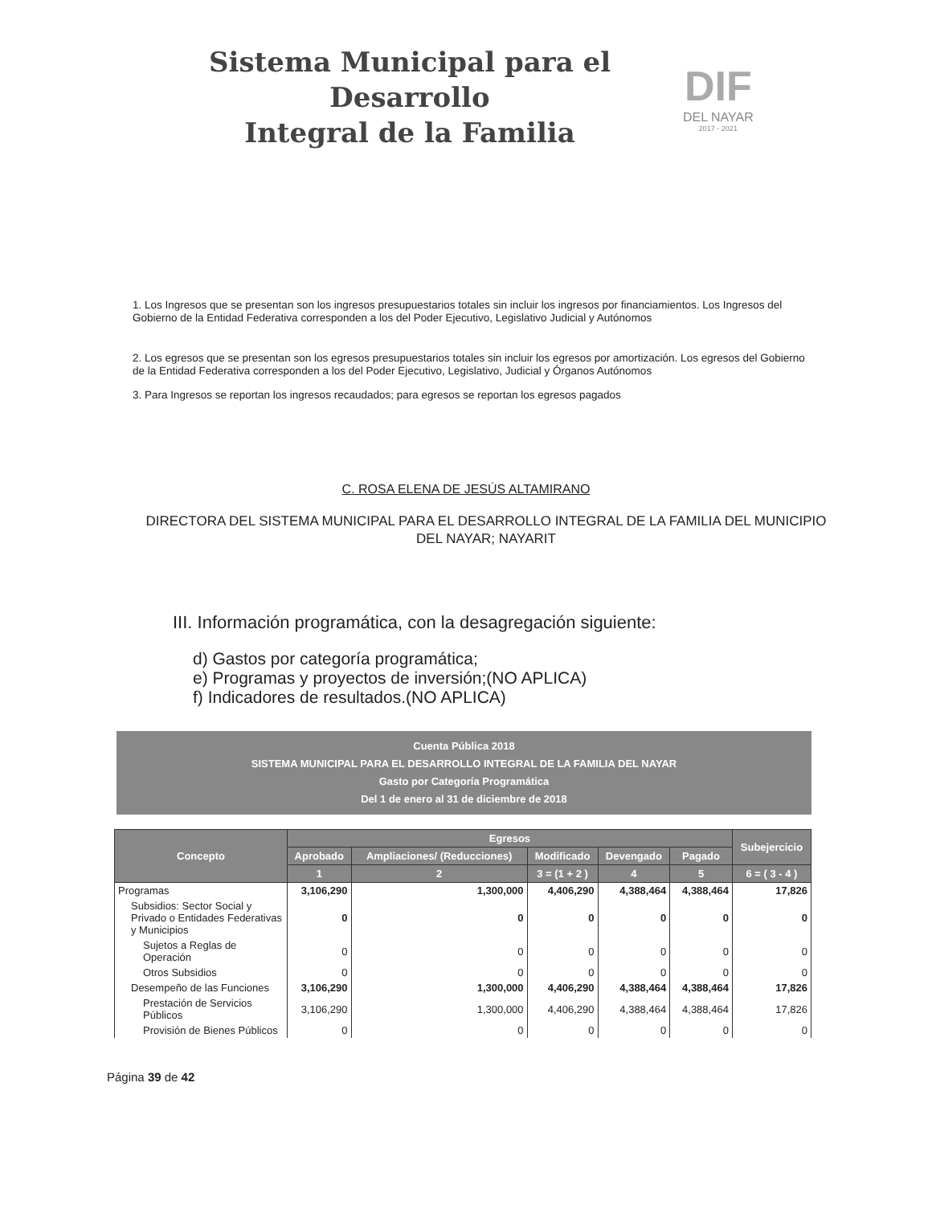Sistema Municipal para el Desarrollo
Integral de la Familia
DIF
DEL NAYAR
2017 - 2021
1. Los Ingresos que se presentan son los ingresos presupuestarios totales sin incluir los ingresos por financiamientos. Los Ingresos del Gobierno de la Entidad Federativa corresponden a los del Poder Ejecutivo, Legislativo Judicial y Autónomos
2. Los egresos que se presentan son los egresos presupuestarios totales sin incluir los egresos por amortización. Los egresos del Gobierno de la Entidad Federativa corresponden a los del Poder Ejecutivo, Legislativo, Judicial y Órganos Autónomos
3. Para Ingresos se reportan los ingresos recaudados; para egresos se reportan los egresos pagados
C. ROSA ELENA DE JESÚS ALTAMIRANO
DIRECTORA DEL SISTEMA MUNICIPAL PARA EL DESARROLLO INTEGRAL DE LA FAMILIA DEL MUNICIPIO DEL NAYAR; NAYARIT
III. Información programática, con la desagregación siguiente:
d) Gastos por categoría programática;
e) Programas y proyectos de inversión;(NO APLICA)
f) Indicadores de resultados.(NO APLICA)
Cuenta Pública 2018
SISTEMA MUNICIPAL PARA EL DESARROLLO INTEGRAL DE LA FAMILIA DEL NAYAR
Gasto por Categoría Programática
Del 1 de enero al 31 de diciembre de 2018
| Concepto | Egresos | | | | | Subejercicio |
| --- | --- | --- | --- | --- | --- | --- |
| | Aprobado | Ampliaciones/ (Reducciones) | Modificado | Devengado | Pagado | |
| | 1 | 2 | 3 = (1 + 2 ) | 4 | 5 | 6 = ( 3 - 4 ) |
| Programas | 3,106,290 | 1,300,000 | 4,406,290 | 4,388,464 | 4,388,464 | 17,826 |
| Subsidios: Sector Social y Privado o Entidades Federativas y Municipios | 0 | 0 | 0 | 0 | 0 | 0 |
| Sujetos a Reglas de Operación | 0 | 0 | 0 | 0 | 0 | 0 |
| Otros Subsidios | 0 | 0 | 0 | 0 | 0 | 0 |
| Desempeño de las Funciones | 3,106,290 | 1,300,000 | 4,406,290 | 4,388,464 | 4,388,464 | 17,826 |
| Prestación de Servicios Públicos | 3,106,290 | 1,300,000 | 4,406,290 | 4,388,464 | 4,388,464 | 17,826 |
| Provisión de Bienes Públicos | 0 | 0 | 0 | 0 | 0 | 0 |
Página 39 de 42